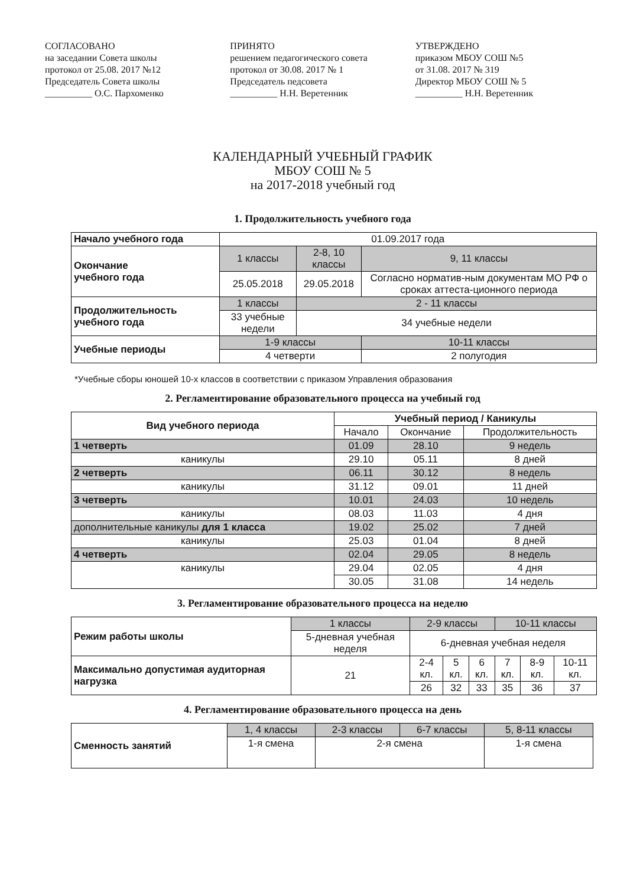СОГЛАСОВАНО
на заседании Совета школы
протокол от 25.08. 2017 №12
Председатель Совета школы
__________ О.С. Пархоменко
ПРИНЯТО
решением педагогического совета
протокол от 30.08. 2017 № 1
Председатель педсовета
__________ Н.Н. Веретенник
УТВЕРЖДЕНО
приказом МБОУ СОШ №5
от 31.08. 2017 № 319
Директор МБОУ СОШ № 5
__________ Н.Н. Веретенник
КАЛЕНДАРНЫЙ УЧЕБНЫЙ ГРАФИК
МБОУ СОШ № 5
на 2017-2018 учебный год
1. Продолжительность учебного года
| Начало учебного года | 01.09.2017 года | | |
| Окончание учебного года | 1 классы | 2-8, 10 классы | 9, 11 классы |
| | 25.05.2018 | 29.05.2018 | Согласно норматив-ным документам МО РФ о сроках аттеста-ционного периода |
| Продолжительность учебного года | 1 классы | 2 - 11 классы | |
| | 33 учебные недели | 34 учебные недели | |
| Учебные периоды | 1-9 классы | | 10-11 классы |
| | 4 четверти | | 2 полугодия |
*Учебные сборы юношей 10-х классов в соответствии с приказом Управления образования
2. Регламентирование образовательного процесса на учебный год
| Вид учебного периода | Учебный период / Каникулы | | |
| --- | --- | --- | --- |
| | Начало | Окончание | Продолжительность |
| 1 четверть | 01.09 | 28.10 | 9 недель |
| каникулы | 29.10 | 05.11 | 8 дней |
| 2 четверть | 06.11 | 30.12 | 8 недель |
| каникулы | 31.12 | 09.01 | 11 дней |
| 3 четверть | 10.01 | 24.03 | 10 недель |
| каникулы | 08.03 | 11.03 | 4 дня |
| дополнительные каникулы для 1 класса | 19.02 | 25.02 | 7 дней |
| каникулы | 25.03 | 01.04 | 8 дней |
| 4 четверть | 02.04 | 29.05 | 8 недель |
| каникулы | 29.04 | 02.05 | 4 дня |
| | 30.05 | 31.08 | 14 недель |
3. Регламентирование образовательного процесса на неделю
| Режим работы школы | 1 классы | 2-9 классы | | | 10-11 классы | | |
| | 5-дневная учебная неделя | 6-дневная учебная неделя | | | | | |
| Максимально допустимая аудиторная нагрузка | 21 | 2-4 кл. | 5 кл. | 6 кл. | 7 кл. | 8-9 кл. | 10-11 кл. |
| | | 26 | 32 | 33 | 35 | 36 | 37 |
4. Регламентирование образовательного процесса на день
| Сменность занятий | 1, 4 классы | 2-3 классы | 6-7 классы | 5, 8-11 классы |
| | 1-я смена | 2-я смена | | 1-я смена |